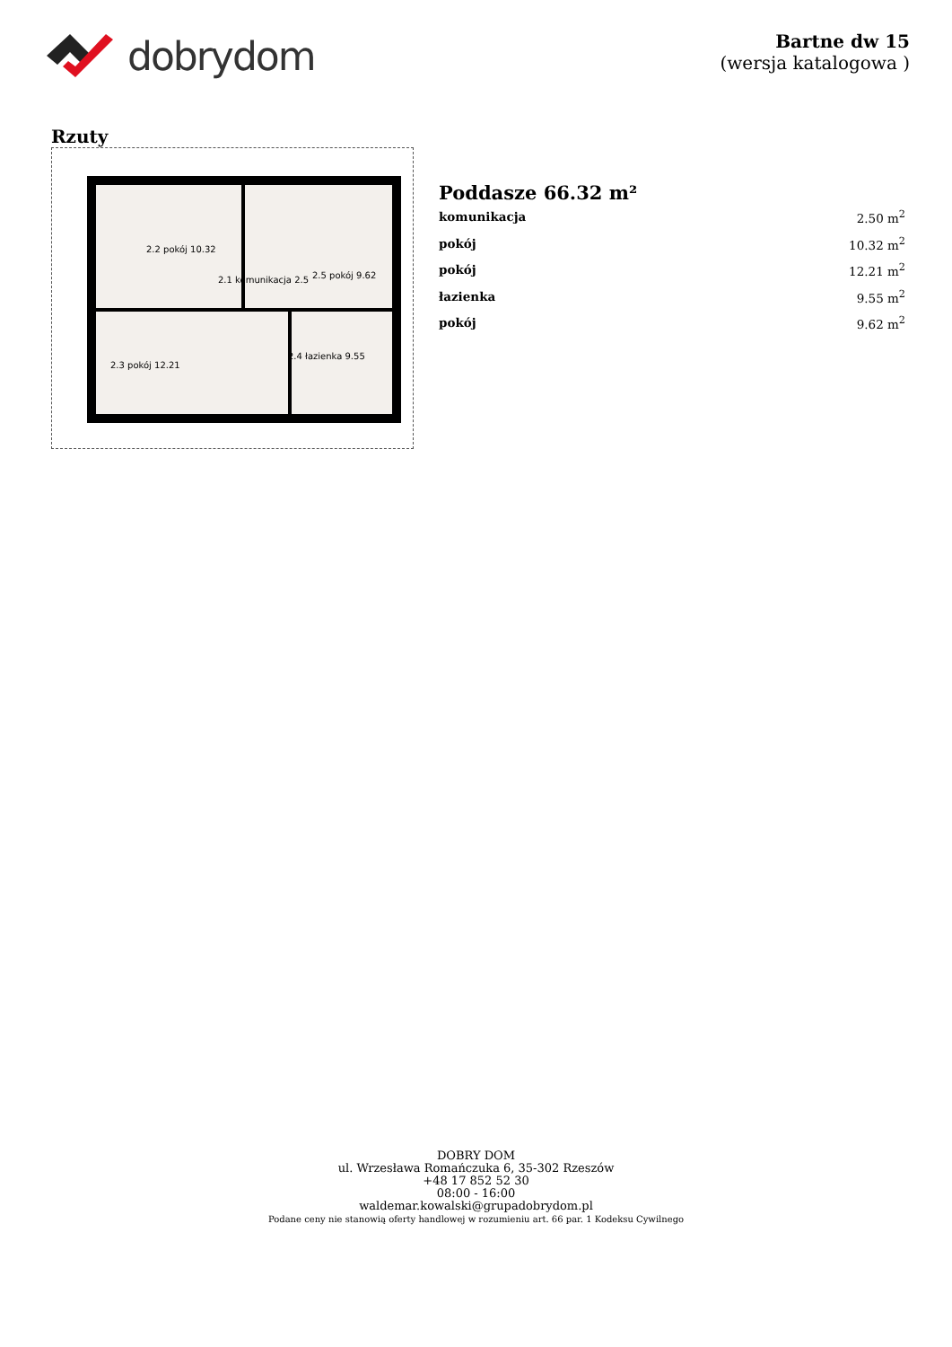dobrydom
Bartne dw 15
(wersja katalogowa )
Rzuty
2.2 pokój 10.32
2.1 komunikacja 2.5
2.5 pokój 9.62
2.3 pokój 12.21
2.4 łazienka 9.55
Poddasze 66.32 m²
| komunikacja | 2.50 m<sup>2</sup> |
| pokój | 10.32 m<sup>2</sup> |
| pokój | 12.21 m<sup>2</sup> |
| łazienka | 9.55 m<sup>2</sup> |
| pokój | 9.62 m<sup>2</sup> |
DOBRY DOM
ul. Wrzesława Romańczuka 6, 35-302 Rzeszów
+48 17 852 52 30
08:00 - 16:00
waldemar.kowalski@grupadobrydom.pl
Podane ceny nie stanowią oferty handlowej w rozumieniu art. 66 par. 1 Kodeksu Cywilnego